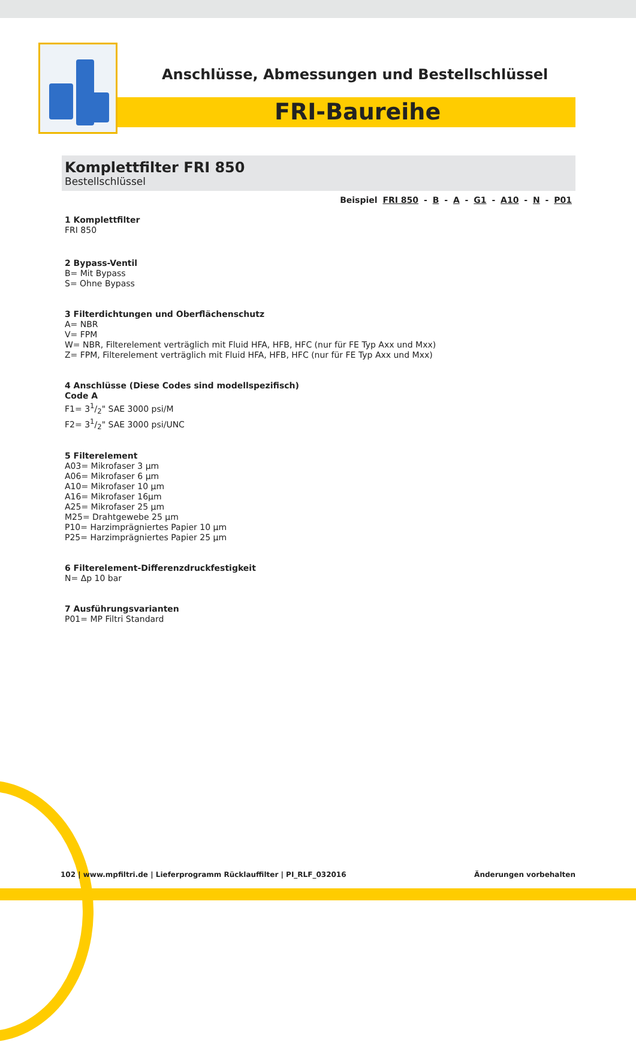Anschlüsse, Abmessungen und Bestellschlüssel
FRI-Baureihe
Komplettfilter FRI 850
Bestellschlüssel
Beispiel FRI 850 - B - A - G1 - A10 - N - P01
1 Komplettfilter
FRI 850
2 Bypass-Ventil
B= Mit Bypass
S= Ohne Bypass
3 Filterdichtungen und Oberflächenschutz
A= NBR
V= FPM
W= NBR, Filterelement verträglich mit Fluid HFA, HFB, HFC (nur für FE Typ Axx und Mxx)
Z= FPM, Filterelement verträglich mit Fluid HFA, HFB, HFC (nur für FE Typ Axx und Mxx)
4 Anschlüsse (Diese Codes sind modellspezifisch)
Code A
F1= 31/2" SAE 3000 psi/M
F2= 31/2" SAE 3000 psi/UNC
5 Filterelement
A03= Mikrofaser 3 µm
A06= Mikrofaser 6 µm
A10= Mikrofaser 10 µm
A16= Mikrofaser 16µm
A25= Mikrofaser 25 µm
M25= Drahtgewebe 25 µm
P10= Harzimprägniertes Papier 10 µm
P25= Harzimprägniertes Papier 25 µm
6 Filterelement-Differenzdruckfestigkeit
N= Δp 10 bar
7 Ausführungsvarianten
P01= MP Filtri Standard
102 | www.mpfiltri.de | Lieferprogramm Rücklauffilter | PI_RLF_032016 Änderungen vorbehalten